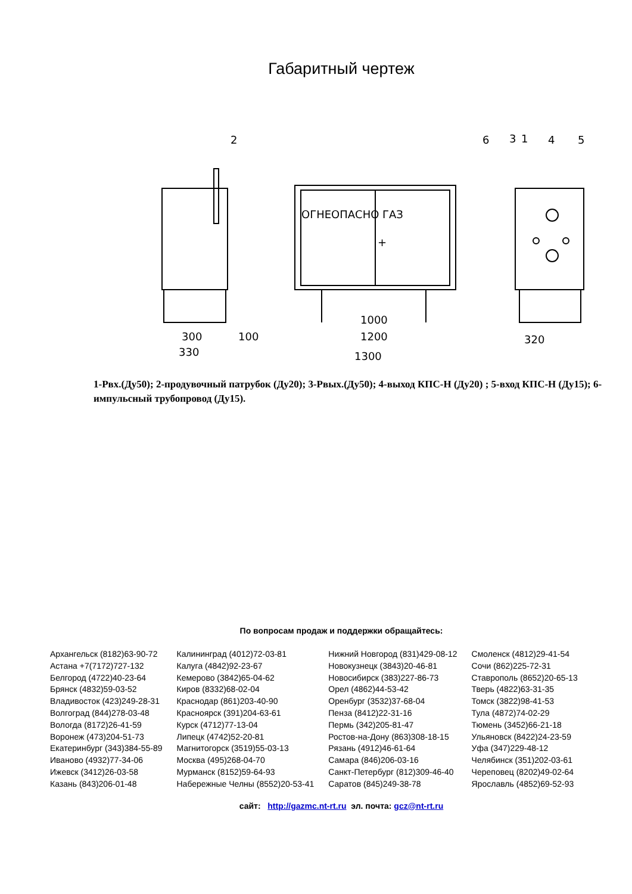Габаритный чертеж
ОГНЕОПАСНО ГАЗ
+
2
6
3
1
4
5
300
330
100
1000
1200
1300
320
1-Рвх.(Ду50); 2-продувочный патрубок (Ду20); 3-Рвых.(Ду50); 4-выход КПС-Н (Ду20) ; 5-вход КПС-Н (Ду15); 6-импульсный трубопровод (Ду15).
По вопросам продаж и поддержки обращайтесь:
| Архангельск (8182)63-90-72 | Калининград (4012)72-03-81 | Нижний Новгород (831)429-08-12 | Смоленск (4812)29-41-54 |
| Астана +7(7172)727-132 | Калуга (4842)92-23-67 | Новокузнецк (3843)20-46-81 | Сочи (862)225-72-31 |
| Белгород (4722)40-23-64 | Кемерово (3842)65-04-62 | Новосибирск (383)227-86-73 | Ставрополь (8652)20-65-13 |
| Брянск (4832)59-03-52 | Киров (8332)68-02-04 | Орел (4862)44-53-42 | Тверь (4822)63-31-35 |
| Владивосток (423)249-28-31 | Краснодар (861)203-40-90 | Оренбург (3532)37-68-04 | Томск (3822)98-41-53 |
| Волгоград (844)278-03-48 | Красноярск (391)204-63-61 | Пенза (8412)22-31-16 | Тула (4872)74-02-29 |
| Вологда (8172)26-41-59 | Курск (4712)77-13-04 | Пермь (342)205-81-47 | Тюмень (3452)66-21-18 |
| Воронеж (473)204-51-73 | Липецк (4742)52-20-81 | Ростов-на-Дону (863)308-18-15 | Ульяновск (8422)24-23-59 |
| Екатеринбург (343)384-55-89 | Магнитогорск (3519)55-03-13 | Рязань (4912)46-61-64 | Уфа (347)229-48-12 |
| Иваново (4932)77-34-06 | Москва (495)268-04-70 | Самара (846)206-03-16 | Челябинск (351)202-03-61 |
| Ижевск (3412)26-03-58 | Мурманск (8152)59-64-93 | Санкт-Петербург (812)309-46-40 | Череповец (8202)49-02-64 |
| Казань (843)206-01-48 | Набережные Челны (8552)20-53-41 | Саратов (845)249-38-78 | Ярославль (4852)69-52-93 |
сайт: http://gazmc.nt-rt.ru эл. почта: gcz@nt-rt.ru